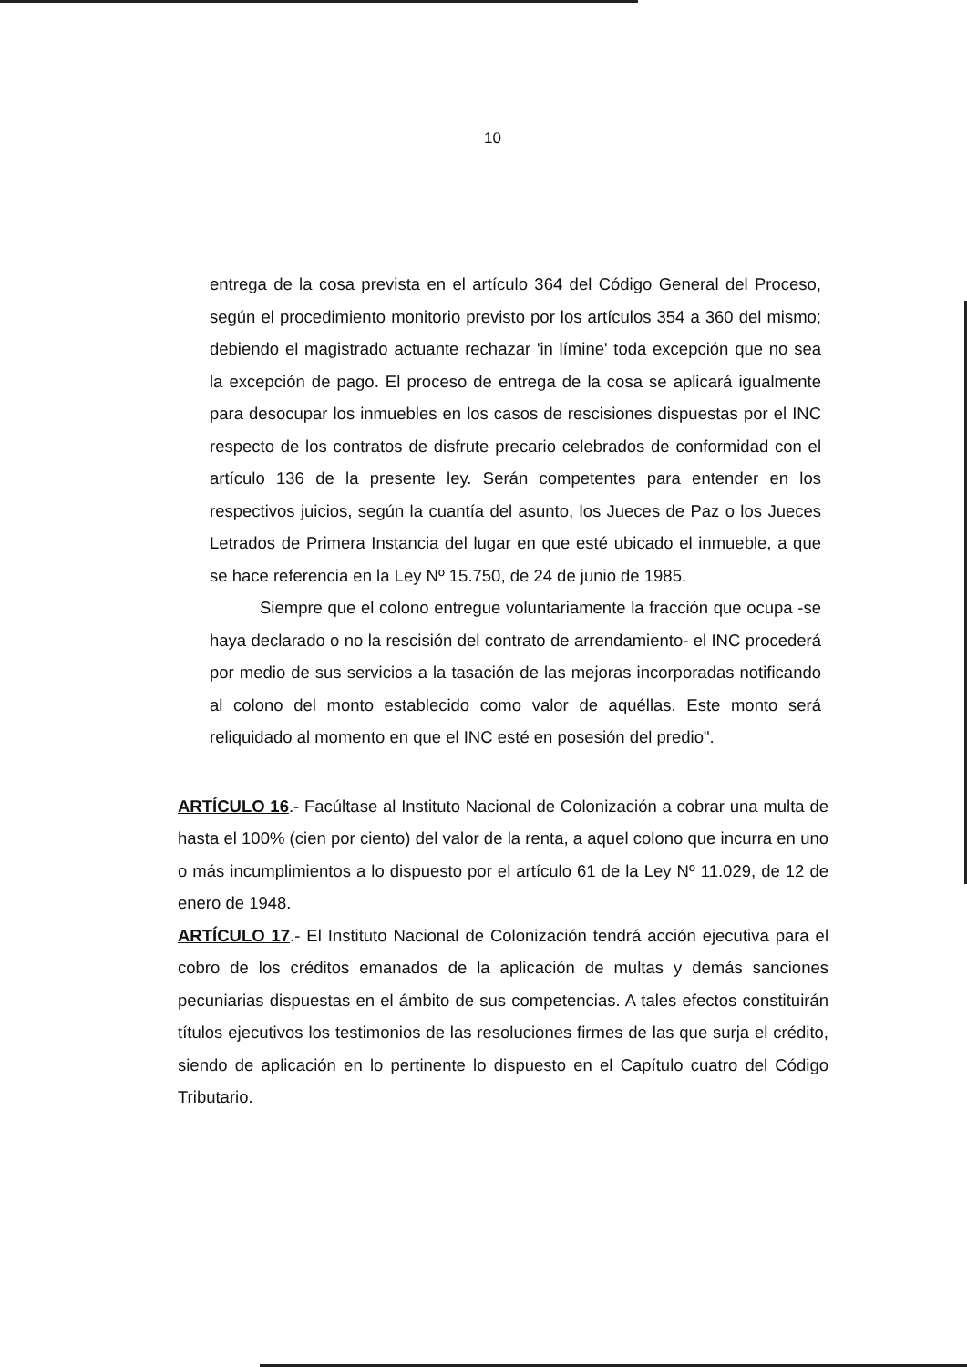10
entrega de la cosa prevista en el artículo 364 del Código General del Proceso, según el procedimiento monitorio previsto por los artículos 354 a 360 del mismo; debiendo el magistrado actuante rechazar 'in límine' toda excepción que no sea la excepción de pago. El proceso de entrega de la cosa se aplicará igualmente para desocupar los inmuebles en los casos de rescisiones dispuestas por el INC respecto de los contratos de disfrute precario celebrados de conformidad con el artículo 136 de la presente ley. Serán competentes para entender en los respectivos juicios, según la cuantía del asunto, los Jueces de Paz o los Jueces Letrados de Primera Instancia del lugar en que esté ubicado el inmueble, a que se hace referencia en la Ley Nº 15.750, de 24 de junio de 1985.
Siempre que el colono entregue voluntariamente la fracción que ocupa -se haya declarado o no la rescisión del contrato de arrendamiento- el INC procederá por medio de sus servicios a la tasación de las mejoras incorporadas notificando al colono del monto establecido como valor de aquéllas. Este monto será reliquidado al momento en que el INC esté en posesión del predio".
ARTÍCULO 16.- Facúltase al Instituto Nacional de Colonización a cobrar una multa de hasta el 100% (cien por ciento) del valor de la renta, a aquel colono que incurra en uno o más incumplimientos a lo dispuesto por el artículo 61 de la Ley Nº 11.029, de 12 de enero de 1948.
ARTÍCULO 17.- El Instituto Nacional de Colonización tendrá acción ejecutiva para el cobro de los créditos emanados de la aplicación de multas y demás sanciones pecuniarias dispuestas en el ámbito de sus competencias. A tales efectos constituirán títulos ejecutivos los testimonios de las resoluciones firmes de las que surja el crédito, siendo de aplicación en lo pertinente lo dispuesto en el Capítulo cuatro del Código Tributario.